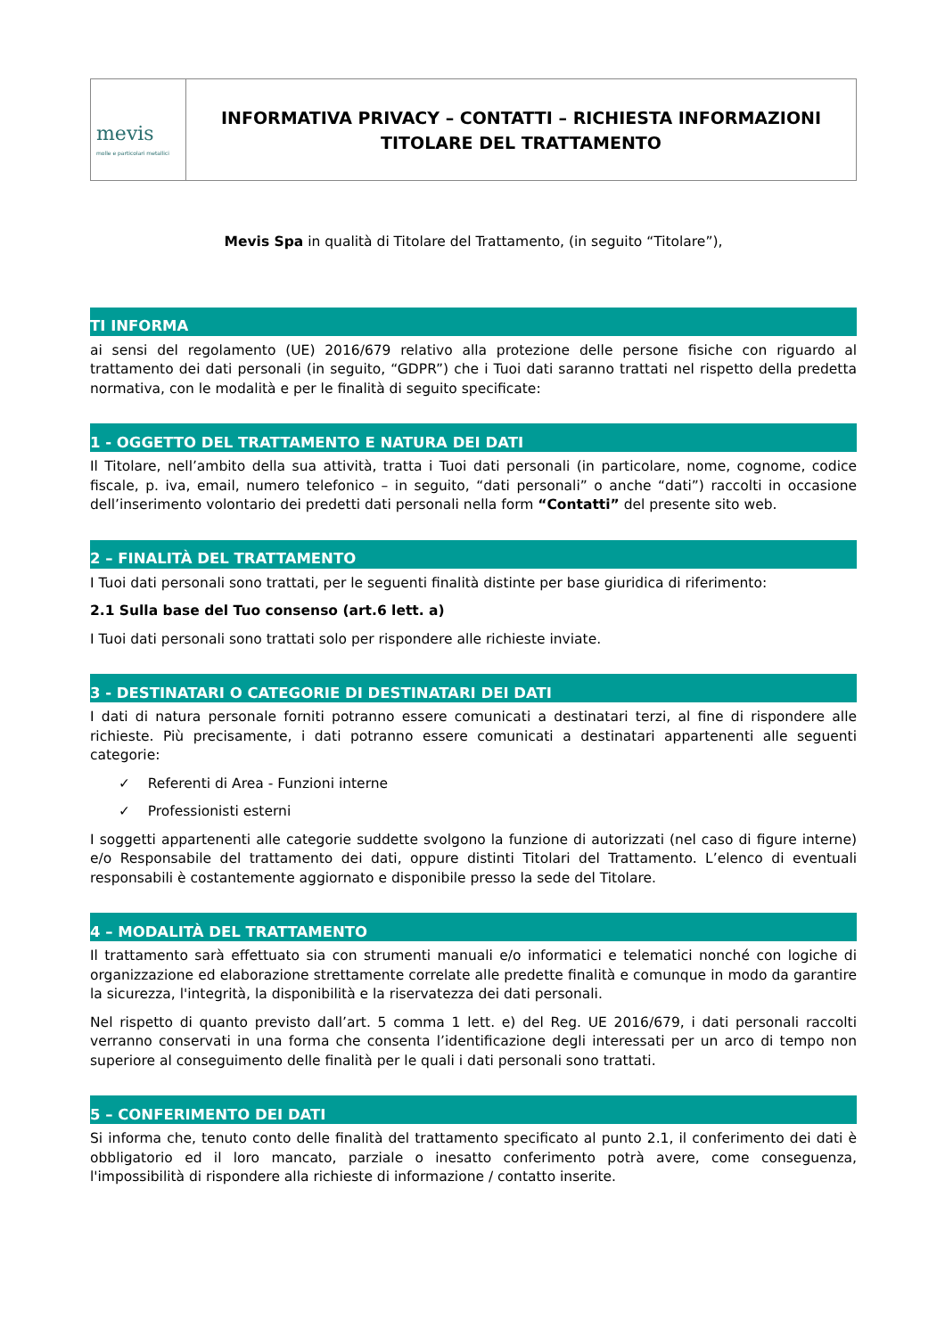mevis
molle e particolari metallici
INFORMATIVA PRIVACY – CONTATTI – RICHIESTA INFORMAZIONI
TITOLARE DEL TRATTAMENTO
Mevis Spa in qualità di Titolare del Trattamento, (in seguito “Titolare”),
TI INFORMA
ai sensi del regolamento (UE) 2016/679 relativo alla protezione delle persone fisiche con riguardo al trattamento dei dati personali (in seguito, “GDPR”) che i Tuoi dati saranno trattati nel rispetto della predetta normativa, con le modalità e per le finalità di seguito specificate:
1 - OGGETTO DEL TRATTAMENTO E NATURA DEI DATI
Il Titolare, nell’ambito della sua attività, tratta i Tuoi dati personali (in particolare, nome, cognome, codice fiscale, p. iva, email, numero telefonico – in seguito, “dati personali” o anche “dati”) raccolti in occasione dell’inserimento volontario dei predetti dati personali nella form “Contatti” del presente sito web.
2 – FINALITÀ DEL TRATTAMENTO
I Tuoi dati personali sono trattati, per le seguenti finalità distinte per base giuridica di riferimento:
2.1 Sulla base del Tuo consenso (art.6 lett. a)
I Tuoi dati personali sono trattati solo per rispondere alle richieste inviate.
3 - DESTINATARI O CATEGORIE DI DESTINATARI DEI DATI
I dati di natura personale forniti potranno essere comunicati a destinatari terzi, al fine di rispondere alle richieste. Più precisamente, i dati potranno essere comunicati a destinatari appartenenti alle seguenti categorie:
✓ Referenti di Area - Funzioni interne
✓ Professionisti esterni
I soggetti appartenenti alle categorie suddette svolgono la funzione di autorizzati (nel caso di figure interne) e/o Responsabile del trattamento dei dati, oppure distinti Titolari del Trattamento. L’elenco di eventuali responsabili è costantemente aggiornato e disponibile presso la sede del Titolare.
4 – MODALITÀ DEL TRATTAMENTO
Il trattamento sarà effettuato sia con strumenti manuali e/o informatici e telematici nonché con logiche di organizzazione ed elaborazione strettamente correlate alle predette finalità e comunque in modo da garantire la sicurezza, l'integrità, la disponibilità e la riservatezza dei dati personali.
Nel rispetto di quanto previsto dall’art. 5 comma 1 lett. e) del Reg. UE 2016/679, i dati personali raccolti verranno conservati in una forma che consenta l’identificazione degli interessati per un arco di tempo non superiore al conseguimento delle finalità per le quali i dati personali sono trattati.
5 – CONFERIMENTO DEI DATI
Si informa che, tenuto conto delle finalità del trattamento specificato al punto 2.1, il conferimento dei dati è obbligatorio ed il loro mancato, parziale o inesatto conferimento potrà avere, come conseguenza, l'impossibilità di rispondere alla richieste di informazione / contatto inserite.